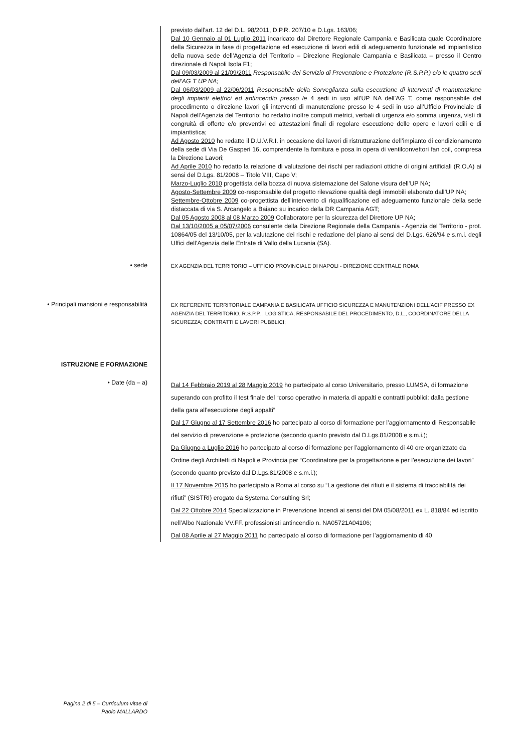previsto dall’art. 12 del D.L. 98/2011, D.P.R. 207/10 e D.Lgs. 163/06;
Dal 10 Gennaio al 01 Luglio 2011 incaricato dal Direttore Regionale Campania e Basilicata quale Coordinatore della Sicurezza in fase di progettazione ed esecuzione di lavori edili di adeguamento funzionale ed impiantistico della nuova sede dell’Agenzia del Territorio – Direzione Regionale Campania e Basilicata – presso il Centro direzionale di Napoli Isola F1;
Dal 09/03/2009 al 21/09/2011 Responsabile del Servizio di Prevenzione e Protezione (R.S.P.P.) c/o le quattro sedi dell’AG T UP NA;
Dal 06/03/2009 al 22/06/2011 Responsabile della Sorveglianza sulla esecuzione di interventi di manutenzione degli impianti elettrici ed antincendio presso le 4 sedi in uso all’UP NA dell’AG T, come responsabile del procedimento o direzione lavori gli interventi di manutenzione presso le 4 sedi in uso all’Ufficio Provinciale di Napoli dell’Agenzia del Territorio; ho redatto inoltre computi metrici, verbali di urgenza e/o somma urgenza, visti di congruità di offerte e/o preventivi ed attestazioni finali di regolare esecuzione delle opere e lavori edili e di impiantistica;
Ad Agosto 2010 ho redatto il D.U.V.R.I. in occasione dei lavori di ristrutturazione dell’impianto di condizionamento della sede di Via De Gasperi 16, comprendente la fornitura e posa in opera di ventilconvettori fan coil, compresa la Direzione Lavori;
Ad Aprile 2010 ho redatto la relazione di valutazione dei rischi per radiazioni ottiche di origini artificiali (R.O.A) ai sensi del D.Lgs. 81/2008 – Titolo VIII, Capo V;
Marzo-Luglio 2010 progettista della bozza di nuova sistemazione del Salone visura dell’UP NA;
Agosto-Settembre 2009 co-responsabile del progetto rilevazione qualità degli immobili elaborato dall’UP NA;
Settembre-Ottobre 2009 co-progettista dell’intervento di riqualificazione ed adeguamento funzionale della sede distaccata di via S. Arcangelo a Baiano su incarico della DR Campania AGT;
Dal 05 Agosto 2008 al 08 Marzo 2009 Collaboratore per la sicurezza del Direttore UP NA;
Dal 13/10/2005 a 05/07/2006 consulente della Direzione Regionale della Campania - Agenzia del Territorio - prot. 10864/05 del 13/10/05, per la valutazione dei rischi e redazione del piano ai sensi del D.Lgs. 626/94 e s.m.i. degli Uffici dell’Agenzia delle Entrate di Vallo della Lucania (SA).
• sede
EX AGENZIA DEL TERRITORIO – UFFICIO PROVINCIALE DI NAPOLI - DIREZIONE CENTRALE ROMA
• Principali mansioni e responsabilità
EX REFERENTE TERRITORIALE CAMPANIA E BASILICATA UFFICIO SICUREZZA E MANUTENZIONI DELL’ACIF PRESSO EX AGENZIA DEL TERRITORIO, R.S.P.P. , LOGISTICA, RESPONSABILE DEL PROCEDIMENTO, D.L., COORDINATORE DELLA SICUREZZA; CONTRATTI E LAVORI PUBBLICI;
ISTRUZIONE E FORMAZIONE
• Date (da – a)
Dal 14 Febbraio 2019 al 28 Maggio 2019 ho partecipato al corso Universitario, presso LUMSA, di formazione superando con profitto il test finale del “corso operativo in materia di appalti e contratti pubblici: dalla gestione della gara all’esecuzione degli appalti”
Dal 17 Giugno al 17 Settembre 2016 ho partecipato al corso di formazione per l’aggiornamento di Responsabile del servizio di prevenzione e protezione (secondo quanto previsto dal D.Lgs.81/2008 e s.m.i.);
Da Giugno a Luglio 2016 ho partecipato al corso di formazione per l’aggiornamento di 40 ore organizzato da Ordine degli Architetti di Napoli e Provincia per “Coordinatore per la progettazione e per l’esecuzione dei lavori” (secondo quanto previsto dal D.Lgs.81/2008 e s.m.i.);
Il 17 Novembre 2015 ho partecipato a Roma al corso su “La gestione dei rifiuti e il sistema di tracciabilità dei rifiuti” (SISTRI) erogato da Systema Consulting Srl;
Dal 22 Ottobre 2014 Specializzazione in Prevenzione Incendi ai sensi del DM 05/08/2011 ex L. 818/84 ed iscritto nell’Albo Nazionale VV.FF. professionisti antincendio n. NA05721A04106;
Dal 08 Aprile al 27 Maggio 2011 ho partecipato al corso di formazione per l’aggiornamento di 40
Pagina 2 di 5 – Curriculum vitae di
Paolo MALLARDO